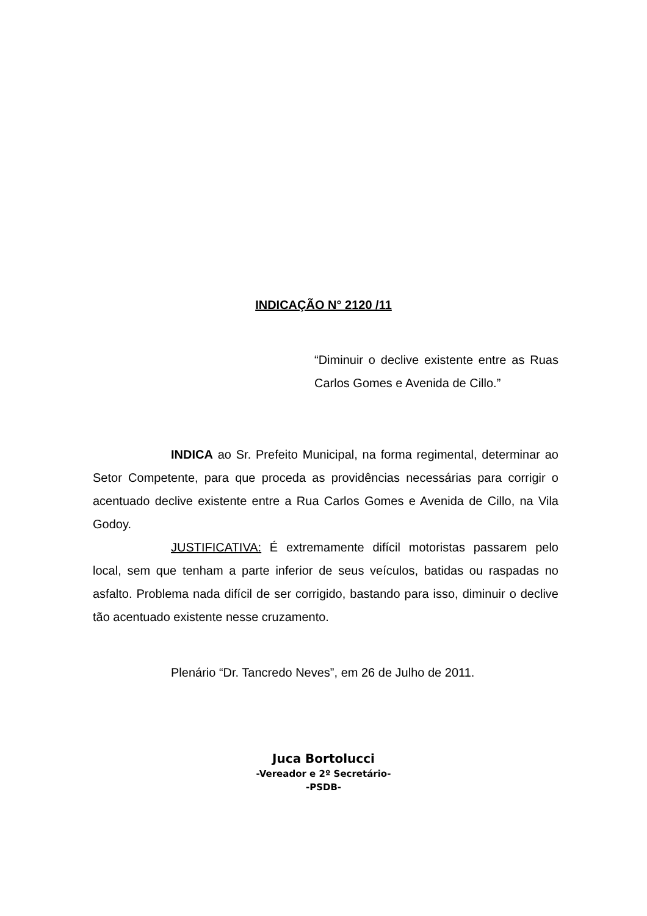INDICAÇÃO N° 2120 /11
“Diminuir o declive existente entre as Ruas Carlos Gomes e Avenida de Cillo.”
INDICA ao Sr. Prefeito Municipal, na forma regimental, determinar ao Setor Competente, para que proceda as providências necessárias para corrigir o acentuado declive existente entre a Rua Carlos Gomes e Avenida de Cillo, na Vila Godoy.
JUSTIFICATIVA: É extremamente difícil motoristas passarem pelo local, sem que tenham a parte inferior de seus veículos, batidas ou raspadas no asfalto. Problema nada difícil de ser corrigido, bastando para isso, diminuir o declive tão acentuado existente nesse cruzamento.
Plenário “Dr. Tancredo Neves”, em 26 de Julho de 2011.
Juca Bortolucci
-Vereador e 2º Secretário-
-PSDB-